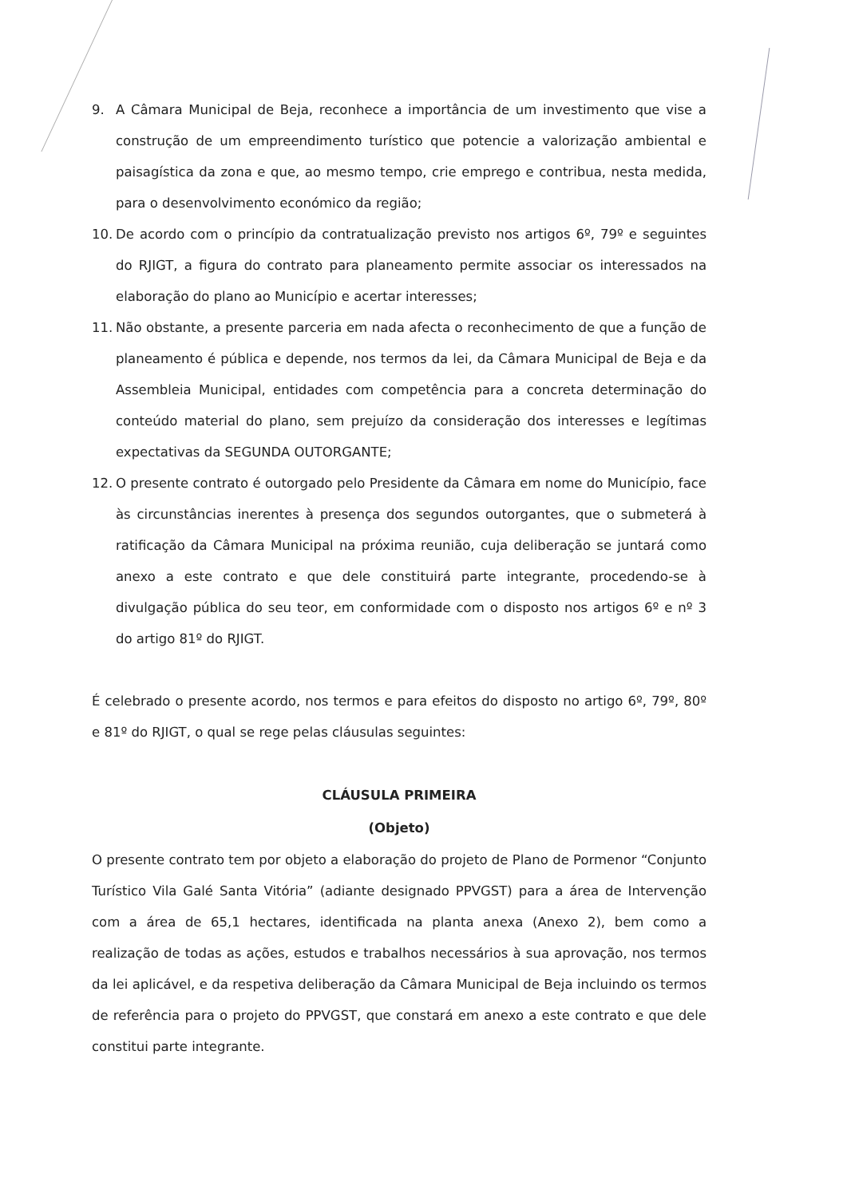9. A Câmara Municipal de Beja, reconhece a importância de um investimento que vise a construção de um empreendimento turístico que potencie a valorização ambiental e paisagística da zona e que, ao mesmo tempo, crie emprego e contribua, nesta medida, para o desenvolvimento económico da região;
10. De acordo com o princípio da contratualização previsto nos artigos 6º, 79º e seguintes do RJIGT, a figura do contrato para planeamento permite associar os interessados na elaboração do plano ao Município e acertar interesses;
11. Não obstante, a presente parceria em nada afecta o reconhecimento de que a função de planeamento é pública e depende, nos termos da lei, da Câmara Municipal de Beja e da Assembleia Municipal, entidades com competência para a concreta determinação do conteúdo material do plano, sem prejuízo da consideração dos interesses e legítimas expectativas da SEGUNDA OUTORGANTE;
12. O presente contrato é outorgado pelo Presidente da Câmara em nome do Município, face às circunstâncias inerentes à presença dos segundos outorgantes, que o submeterá à ratificação da Câmara Municipal na próxima reunião, cuja deliberação se juntará como anexo a este contrato e que dele constituirá parte integrante, procedendo-se à divulgação pública do seu teor, em conformidade com o disposto nos artigos 6º e nº 3 do artigo 81º do RJIGT.
É celebrado o presente acordo, nos termos e para efeitos do disposto no artigo 6º, 79º, 80º e 81º do RJIGT, o qual se rege pelas cláusulas seguintes:
CLÁUSULA PRIMEIRA
(Objeto)
O presente contrato tem por objeto a elaboração do projeto de Plano de Pormenor “Conjunto Turístico Vila Galé Santa Vitória” (adiante designado PPVGST) para a área de Intervenção com a área de 65,1 hectares, identificada na planta anexa (Anexo 2), bem como a realização de todas as ações, estudos e trabalhos necessários à sua aprovação, nos termos da lei aplicável, e da respetiva deliberação da Câmara Municipal de Beja incluindo os termos de referência para o projeto do PPVGST, que constará em anexo a este contrato e que dele constitui parte integrante.